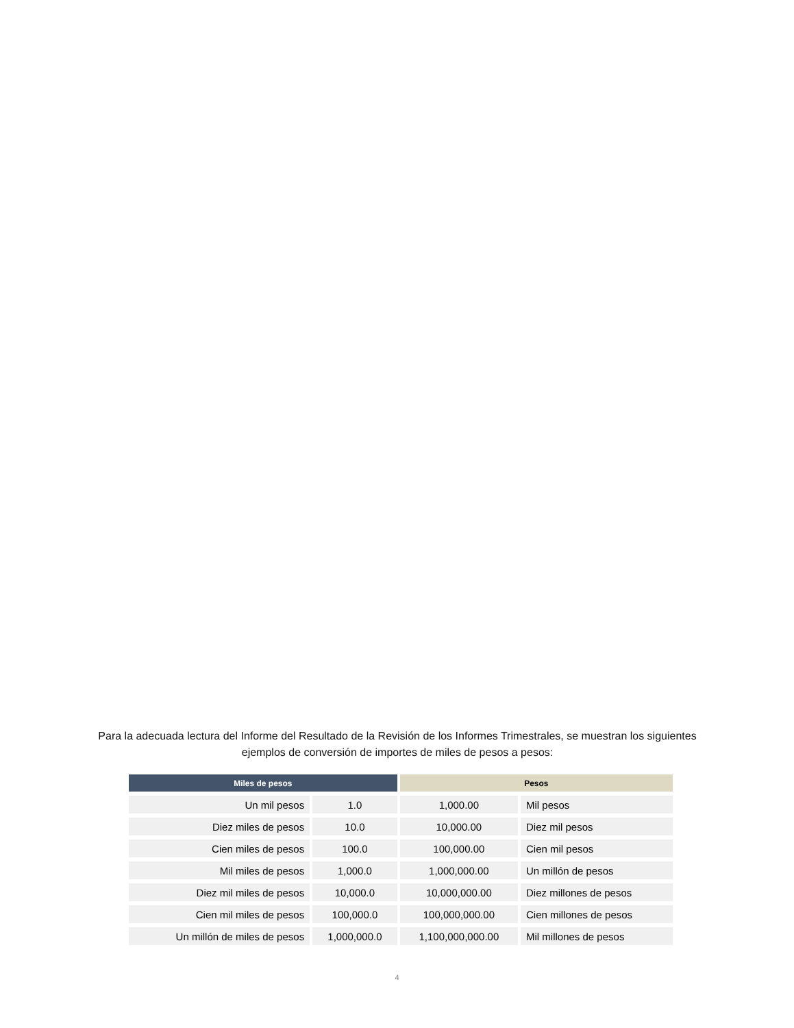Para la adecuada lectura del Informe del Resultado de la Revisión de los Informes Trimestrales, se muestran los siguientes ejemplos de conversión de importes de miles de pesos a pesos:
| Miles de pesos | | Pesos | |
| --- | --- | --- | --- |
| Un mil pesos | 1.0 | 1,000.00 | Mil pesos |
| Diez miles de pesos | 10.0 | 10,000.00 | Diez mil pesos |
| Cien miles de pesos | 100.0 | 100,000.00 | Cien mil pesos |
| Mil miles de pesos | 1,000.0 | 1,000,000.00 | Un millón de pesos |
| Diez mil miles de pesos | 10,000.0 | 10,000,000.00 | Diez millones de pesos |
| Cien mil miles de pesos | 100,000.0 | 100,000,000.00 | Cien millones de pesos |
| Un millón de miles de pesos | 1,000,000.0 | 1,100,000,000.00 | Mil millones de pesos |
4